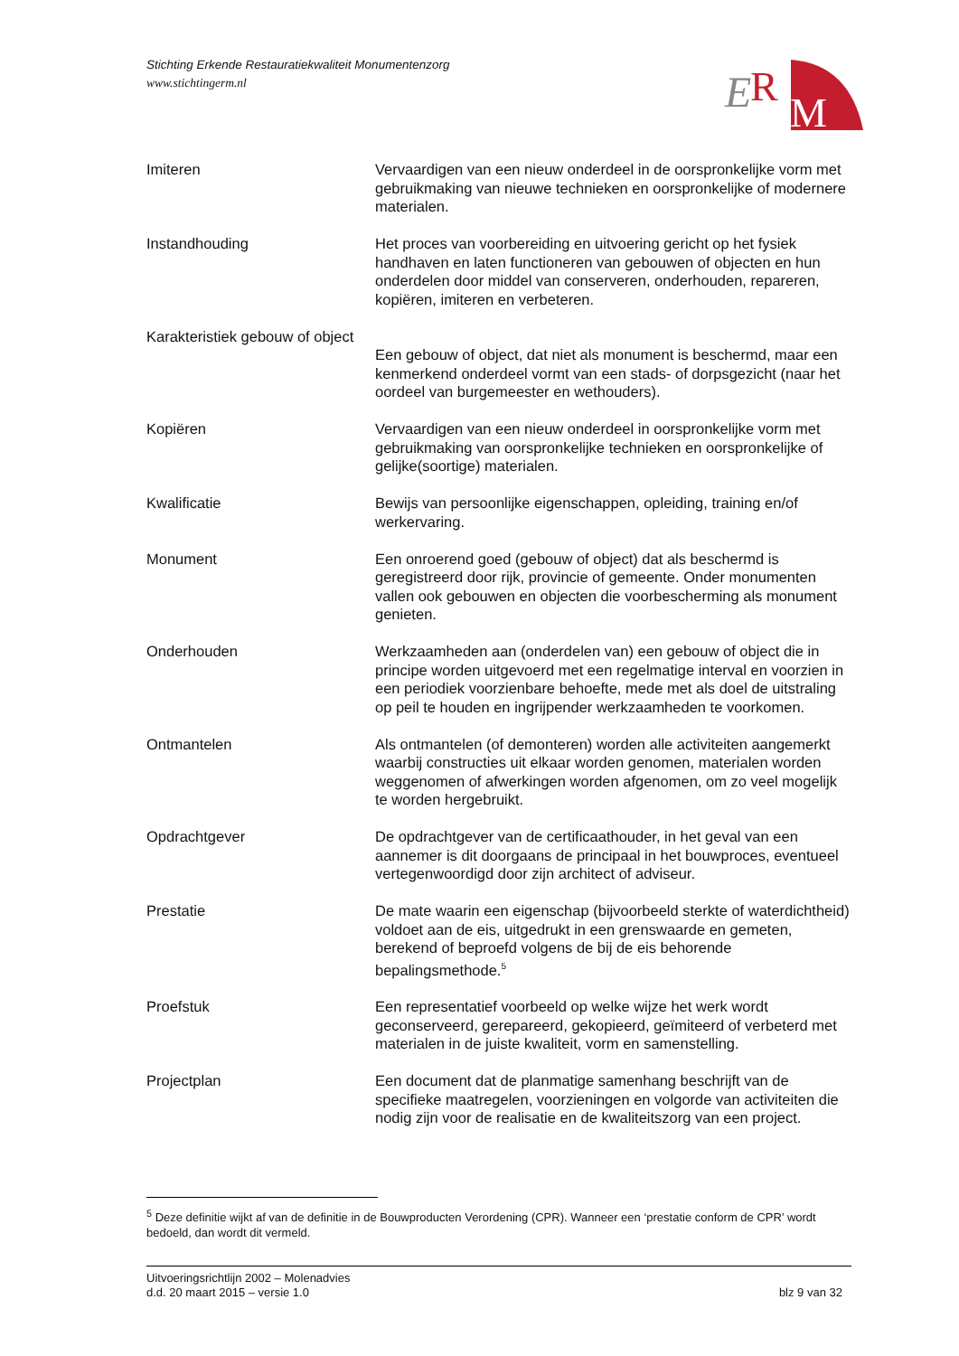Stichting Erkende Restauratiekwaliteit Monumentenzorg
www.stichtingerm.nl
E
R
M
Imiteren Vervaardigen van een nieuw onderdeel in de oorspronkelijke vorm met gebruikmaking van nieuwe technieken en oorspronkelijke of modernere materialen.
Instandhouding Het proces van voorbereiding en uitvoering gericht op het fysiek handhaven en laten functioneren van gebouwen of objecten en hun onderdelen door middel van conserveren, onderhouden, repareren, kopiëren, imiteren en verbeteren.
Karakteristiek gebouw of object
Een gebouw of object, dat niet als monument is beschermd, maar een kenmerkend onderdeel vormt van een stads- of dorpsgezicht (naar het oordeel van burgemeester en wethouders).
Kopiëren Vervaardigen van een nieuw onderdeel in oorspronkelijke vorm met gebruikmaking van oorspronkelijke technieken en oorspronkelijke of gelijke(soortige) materialen.
Kwalificatie Bewijs van persoonlijke eigenschappen, opleiding, training en/of werkervaring.
Monument Een onroerend goed (gebouw of object) dat als beschermd is geregistreerd door rijk, provincie of gemeente. Onder monumenten vallen ook gebouwen en objecten die voorbescherming als monument genieten.
Onderhouden Werkzaamheden aan (onderdelen van) een gebouw of object die in principe worden uitgevoerd met een regelmatige interval en voorzien in een periodiek voorzienbare behoefte, mede met als doel de uitstraling op peil te houden en ingrijpender werkzaamheden te voorkomen.
Ontmantelen Als ontmantelen (of demonteren) worden alle activiteiten aangemerkt waarbij constructies uit elkaar worden genomen, materialen worden weggenomen of afwerkingen worden afgenomen, om zo veel mogelijk te worden hergebruikt.
Opdrachtgever De opdrachtgever van de certificaathouder, in het geval van een aannemer is dit doorgaans de principaal in het bouwproces, eventueel vertegenwoordigd door zijn architect of adviseur.
Prestatie De mate waarin een eigenschap (bijvoorbeeld sterkte of waterdichtheid) voldoet aan de eis, uitgedrukt in een grenswaarde en gemeten, berekend of beproefd volgens de bij de eis behorende bepalingsmethode.<sup>5</sup>
Proefstuk Een representatief voorbeeld op welke wijze het werk wordt geconserveerd, gerepareerd, gekopieerd, geïmiteerd of verbeterd met materialen in de juiste kwaliteit, vorm en samenstelling.
Projectplan Een document dat de planmatige samenhang beschrijft van de specifieke maatregelen, voorzieningen en volgorde van activiteiten die nodig zijn voor de realisatie en de kwaliteitszorg van een project.
<sup>5</sup> Deze definitie wijkt af van de definitie in de Bouwproducten Verordening (CPR). Wanneer een ‘prestatie conform de CPR’ wordt bedoeld, dan wordt dit vermeld.
Uitvoeringsrichtlijn 2002 – Molenadvies
d.d. 20 maart 2015 – versie 1.0
blz 9 van 32